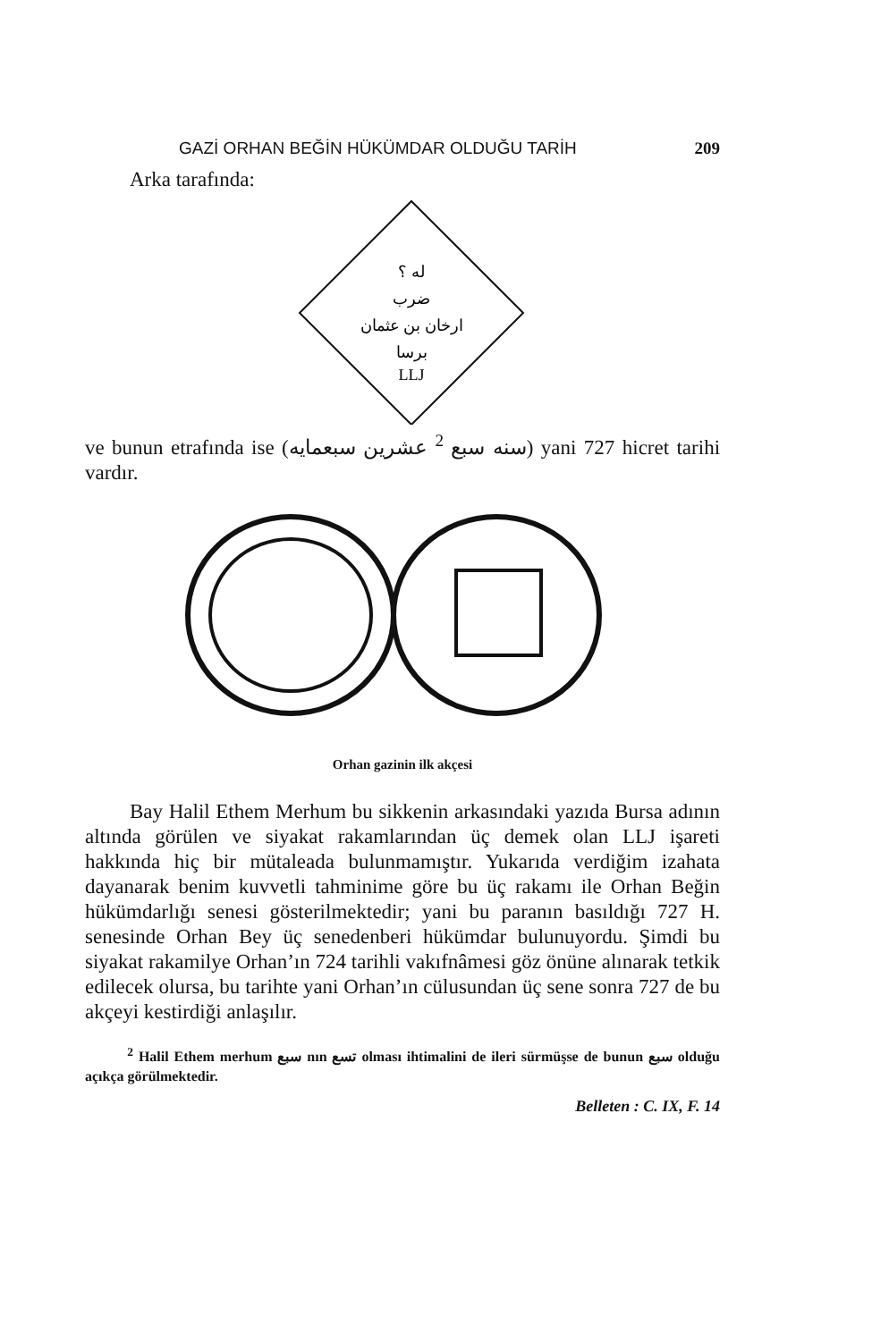GAZİ ORHAN BEĞİN HÜKÜMDAR OLDUĞU TARİH 209
Arka tarafında:
له ؟
ضرب
ارخان بن عثمان
برسا
LLJ
ve bunun etrafında ise (سنه سبع <sup>2</sup> عشرين سبعمايه) yani 727 hicret tarihi vardır.
Orhan gazinin ilk akçesi
Bay Halil Ethem Merhum bu sikkenin arkasındaki yazıda Bursa adının altında görülen ve siyakat rakamlarından üç demek olan LLJ işareti hakkında hiç bir mütaleada bulunmamıştır. Yukarıda verdiğim izahata dayanarak benim kuvvetli tahminime göre bu üç rakamı ile Orhan Beğin hükümdarlığı senesi gösterilmektedir; yani bu paranın basıldığı 727 H. senesinde Orhan Bey üç senedenberi hükümdar bulunuyordu. Şimdi bu siyakat rakamilye Orhan’ın 724 tarihli vakıf­nâmesi göz önüne alınarak tetkik edilecek olursa, bu tarihte yani Orhan’ın cülusundan üç sene sonra 727 de bu akçeyi kestirdiği anlaşılır.
<sup>2</sup> Halil Ethem merhum سبع nın تسع olması ihtimalini de ileri sürmüşse de bunun سبع olduğu açıkça görülmektedir.
Belleten : C. IX, F. 14